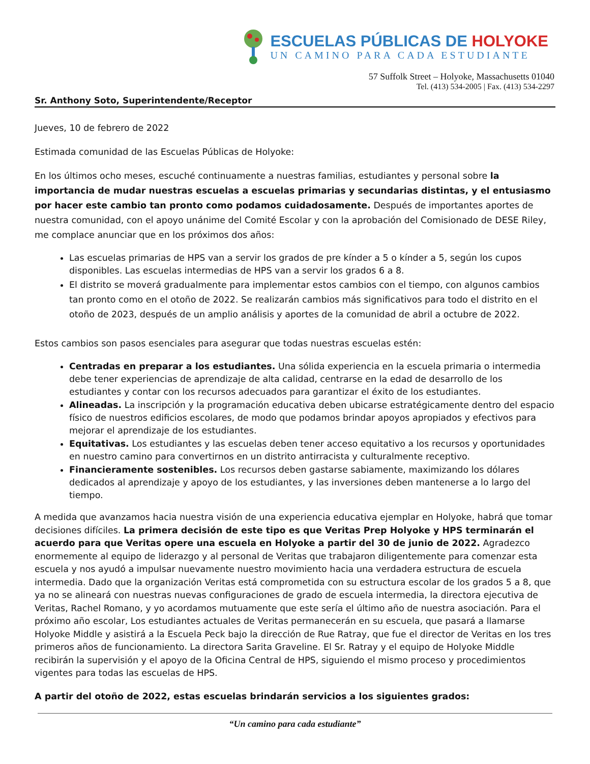ESCUELAS PÚBLICAS DE HOLYOKE
UN CAMINO PARA CADA ESTUDIANTE
57 Suffolk Street – Holyoke, Massachusetts 01040
Tel. (413) 534-2005 | Fax. (413) 534-2297
Sr. Anthony Soto, Superintendente/Receptor
Jueves, 10 de febrero de 2022
Estimada comunidad de las Escuelas Públicas de Holyoke:
En los últimos ocho meses, escuché continuamente a nuestras familias, estudiantes y personal sobre la importancia de mudar nuestras escuelas a escuelas primarias y secundarias distintas, y el entusiasmo por hacer este cambio tan pronto como podamos cuidadosamente. Después de importantes aportes de nuestra comunidad, con el apoyo unánime del Comité Escolar y con la aprobación del Comisionado de DESE Riley, me complace anunciar que en los próximos dos años:
Las escuelas primarias de HPS van a servir los grados de pre kínder a 5 o kínder a 5, según los cupos disponibles. Las escuelas intermedias de HPS van a servir los grados 6 a 8.
El distrito se moverá gradualmente para implementar estos cambios con el tiempo, con algunos cambios tan pronto como en el otoño de 2022. Se realizarán cambios más significativos para todo el distrito en el otoño de 2023, después de un amplio análisis y aportes de la comunidad de abril a octubre de 2022.
Estos cambios son pasos esenciales para asegurar que todas nuestras escuelas estén:
Centradas en preparar a los estudiantes. Una sólida experiencia en la escuela primaria o intermedia debe tener experiencias de aprendizaje de alta calidad, centrarse en la edad de desarrollo de los estudiantes y contar con los recursos adecuados para garantizar el éxito de los estudiantes.
Alineadas. La inscripción y la programación educativa deben ubicarse estratégicamente dentro del espacio físico de nuestros edificios escolares, de modo que podamos brindar apoyos apropiados y efectivos para mejorar el aprendizaje de los estudiantes.
Equitativas. Los estudiantes y las escuelas deben tener acceso equitativo a los recursos y oportunidades en nuestro camino para convertirnos en un distrito antirracista y culturalmente receptivo.
Financieramente sostenibles. Los recursos deben gastarse sabiamente, maximizando los dólares dedicados al aprendizaje y apoyo de los estudiantes, y las inversiones deben mantenerse a lo largo del tiempo.
A medida que avanzamos hacia nuestra visión de una experiencia educativa ejemplar en Holyoke, habrá que tomar decisiones difíciles. La primera decisión de este tipo es que Veritas Prep Holyoke y HPS terminarán el acuerdo para que Veritas opere una escuela en Holyoke a partir del 30 de junio de 2022. Agradezco enormemente al equipo de liderazgo y al personal de Veritas que trabajaron diligentemente para comenzar esta escuela y nos ayudó a impulsar nuevamente nuestro movimiento hacia una verdadera estructura de escuela intermedia. Dado que la organización Veritas está comprometida con su estructura escolar de los grados 5 a 8, que ya no se alineará con nuestras nuevas configuraciones de grado de escuela intermedia, la directora ejecutiva de Veritas, Rachel Romano, y yo acordamos mutuamente que este sería el último año de nuestra asociación. Para el próximo año escolar, Los estudiantes actuales de Veritas permanecerán en su escuela, que pasará a llamarse Holyoke Middle y asistirá a la Escuela Peck bajo la dirección de Rue Ratray, que fue el director de Veritas en los tres primeros años de funcionamiento. La directora Sarita Graveline. El Sr. Ratray y el equipo de Holyoke Middle recibirán la supervisión y el apoyo de la Oficina Central de HPS, siguiendo el mismo proceso y procedimientos vigentes para todas las escuelas de HPS.
A partir del otoño de 2022, estas escuelas brindarán servicios a los siguientes grados:
“Un camino para cada estudiante”